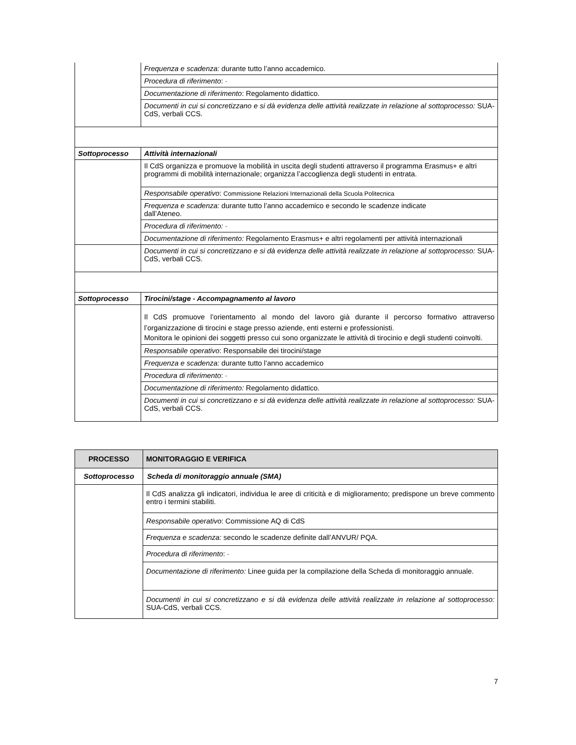| | Frequenza e scadenza: durante tutto l’anno accademico. |
| | Procedura di riferimento : - |
| | Documentazione di riferimento : Regolamento didattico. |
| | Documenti in cui si concretizzano e si dà evidenza delle attività realizzate in relazione al sottoprocesso: SUA-CdS, verbali CCS. |
| Sottoprocesso | Attività internazionali |
| | Il CdS organizza e promuove la mobilità in uscita degli studenti attraverso il programma Erasmus+ e altri programmi di mobilità internazionale; organizza l’accoglienza degli studenti in entrata. |
| | Responsabile operativo : Commissione Relazioni Internazionali della Scuola Politecnica |
| | Frequenza e scadenza: durante tutto l’anno accademico e secondo le scadenze indicate dall’Ateneo. |
| | Procedura di riferimento: - |
| | Documentazione di riferimento: Regolamento Erasmus+ e altri regolamenti per attività internazionali |
| | Documenti in cui si concretizzano e si dà evidenza delle attività realizzate in relazione al sottoprocesso: SUA-CdS, verbali CCS. |
| Sottoprocesso | Tirocini/stage - Accompagnamento al lavoro |
| | Il CdS promuove l’orientamento al mondo del lavoro già durante il percorso formativo attraverso l’organizzazione di tirocini e stage presso aziende, enti esterni e professionisti. Monitora le opinioni dei soggetti presso cui sono organizzate le attività di tirocinio e degli studenti coinvolti. |
| | Responsabile operativo : Responsabile dei tirocini/stage |
| | Frequenza e scadenza: durante tutto l’anno accademico |
| | Procedura di riferimento : - |
| | Documentazione di riferimento: Regolamento didattico. |
| | Documenti in cui si concretizzano e si dà evidenza delle attività realizzate in relazione al sottoprocesso: SUA-CdS, verbali CCS. |
| PROCESSO | MONITORAGGIO E VERIFICA |
| --- | --- |
| Sottoprocesso | Scheda di monitoraggio annuale (SMA) |
| | Il CdS analizza gli indicatori, individua le aree di criticità e di miglioramento; predispone un breve commento entro i termini stabiliti. |
| | Responsabile operativo : Commissione AQ di CdS |
| | Frequenza e scadenza: secondo le scadenze definite dall’ANVUR/ PQA. |
| | Procedura di riferimento : - |
| | Documentazione di riferimento: Linee guida per la compilazione della Scheda di monitoraggio annuale. |
| | Documenti in cui si concretizzano e si dà evidenza delle attività realizzate in relazione al sottoprocesso: SUA-CdS, verbali CCS. |
7